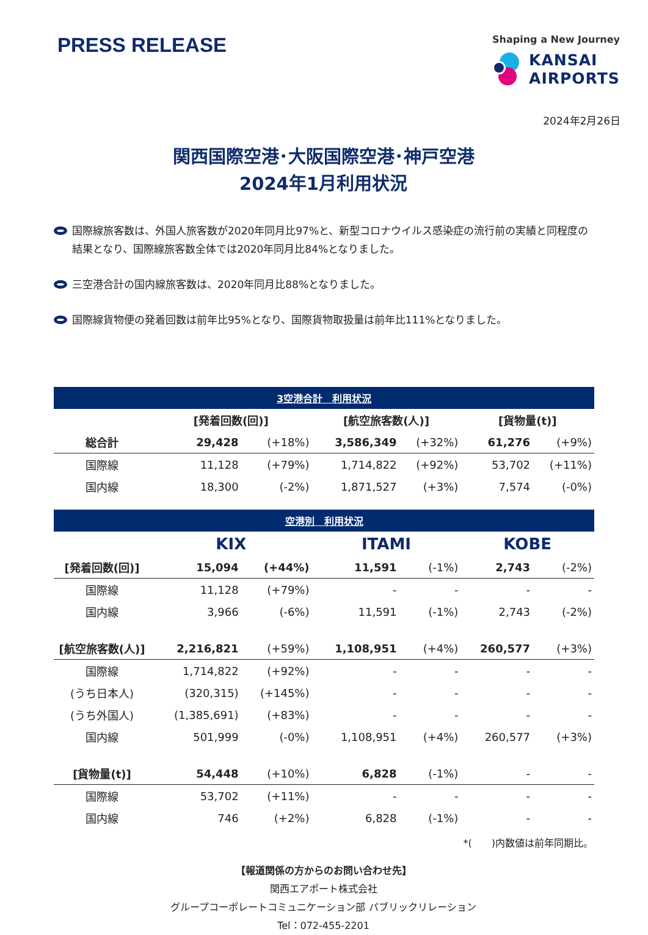PRESS RELEASE
Shaping a New Journey
KANSAI
AIRPORTS
2024年2月26日
関西国際空港･大阪国際空港･神戸空港
2024年1月利用状況
国際線旅客数は、外国人旅客数が2020年同月比97%と、新型コロナウイルス感染症の流行前の実績と同程度の結果となり、国際線旅客数全体では2020年同月比84%となりました。
三空港合計の国内線旅客数は、2020年同月比88%となりました。
国際線貨物便の発着回数は前年比95%となり、国際貨物取扱量は前年比111%となりました。
| 3空港合計 利用状況 | | | | | | |
| --- | --- | --- | --- | --- | --- | --- |
| | [発着回数(回)] | | [航空旅客数(人)] | | [貨物量(t)] | |
| 総合計 | 29,428 | (+18%) | 3,586,349 | (+32%) | 61,276 | (+9%) |
| 国際線 | 11,128 | (+79%) | 1,714,822 | (+92%) | 53,702 | (+11%) |
| 国内線 | 18,300 | (-2%) | 1,871,527 | (+3%) | 7,574 | (-0%) |
| 空港別 利用状況 | | | | | | |
| | KIX | | ITAMI | | KOBE | |
| [発着回数(回)] | 15,094 | (+44%) | 11,591 | (-1%) | 2,743 | (-2%) |
| 国際線 | 11,128 | (+79%) | - | - | - | - |
| 国内線 | 3,966 | (-6%) | 11,591 | (-1%) | 2,743 | (-2%) |
| [航空旅客数(人)] | 2,216,821 | (+59%) | 1,108,951 | (+4%) | 260,577 | (+3%) |
| 国際線 | 1,714,822 | (+92%) | - | - | - | - |
| (うち日本人) | (320,315) | (+145%) | - | - | - | - |
| (うち外国人) | (1,385,691) | (+83%) | - | - | - | - |
| 国内線 | 501,999 | (-0%) | 1,108,951 | (+4%) | 260,577 | (+3%) |
| [貨物量(t)] | 54,448 | (+10%) | 6,828 | (-1%) | - | - |
| 国際線 | 53,702 | (+11%) | - | - | - | - |
| 国内線 | 746 | (+2%) | 6,828 | (-1%) | - | - |
*(　　)内数値は前年同期比。
【報道関係の方からのお問い合わせ先】
関西エアポート株式会社
グループコーポレートコミュニケーション部 パブリックリレーション
Tel：072-455-2201